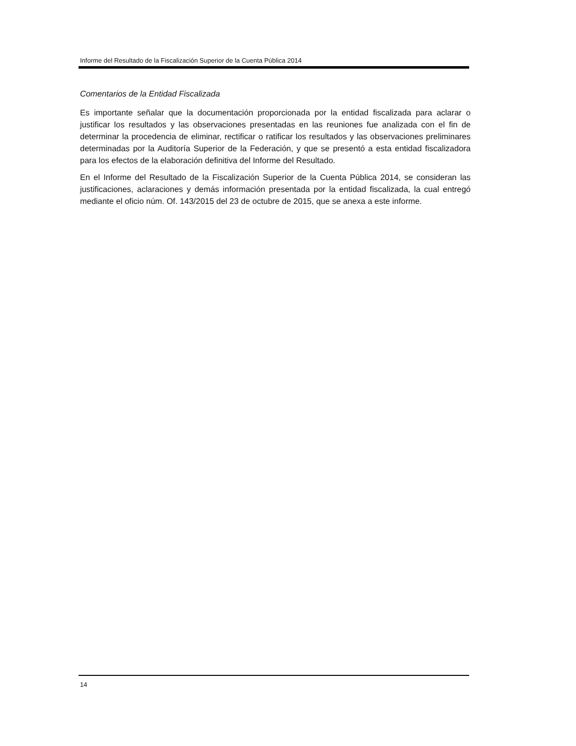Informe del Resultado de la Fiscalización Superior de la Cuenta Pública 2014
Comentarios de la Entidad Fiscalizada
Es importante señalar que la documentación proporcionada por la entidad fiscalizada para aclarar o justificar los resultados y las observaciones presentadas en las reuniones fue analizada con el fin de determinar la procedencia de eliminar, rectificar o ratificar los resultados y las observaciones preliminares determinadas por la Auditoría Superior de la Federación, y que se presentó a esta entidad fiscalizadora para los efectos de la elaboración definitiva del Informe del Resultado.
En el Informe del Resultado de la Fiscalización Superior de la Cuenta Pública 2014, se consideran las justificaciones, aclaraciones y demás información presentada por la entidad fiscalizada, la cual entregó mediante el oficio núm. Of. 143/2015 del 23 de octubre de 2015, que se anexa a este informe.
14